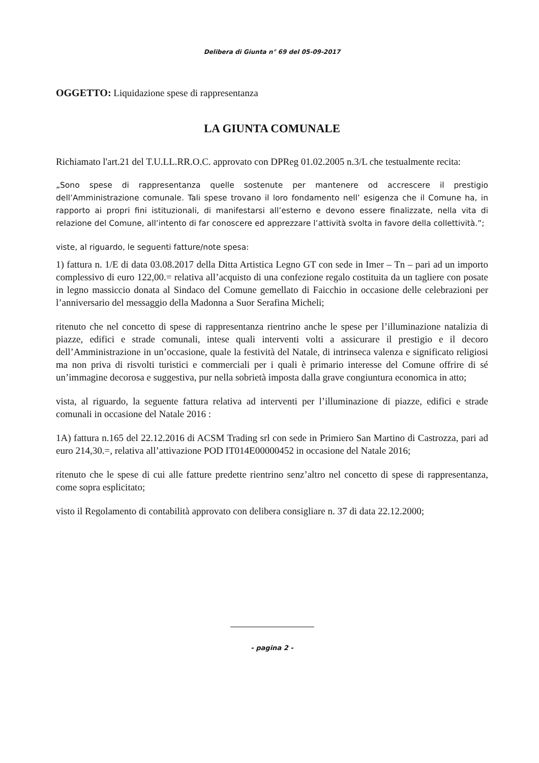Delibera di Giunta n° 69 del 05-09-2017
OGGETTO: Liquidazione spese di rappresentanza
LA GIUNTA COMUNALE
Richiamato l'art.21 del T.U.LL.RR.O.C. approvato con DPReg 01.02.2005 n.3/L che testualmente recita:
„Sono spese di rappresentanza quelle sostenute per mantenere od accrescere il prestigio dell’Amministrazione comunale. Tali spese trovano il loro fondamento nell’ esigenza che il Comune ha, in rapporto ai propri fini istituzionali, di manifestarsi all’esterno e devono essere finalizzate, nella vita di relazione del Comune, all’intento di far conoscere ed apprezzare l’attività svolta in favore della collettività.”;
viste, al riguardo, le seguenti fatture/note spesa:
1) fattura n. 1/E di data 03.08.2017 della Ditta Artistica Legno GT con sede in Imer – Tn – pari ad un importo complessivo di euro 122,00.= relativa all’acquisto di una confezione regalo costituita da un tagliere con posate in legno massiccio donata al Sindaco del Comune gemellato di Faicchio in occasione delle celebrazioni per l’anniversario del messaggio della Madonna a Suor Serafina Micheli;
ritenuto che nel concetto di spese di rappresentanza rientrino anche le spese per l’illuminazione natalizia di piazze, edifici e strade comunali, intese quali interventi volti a assicurare il prestigio e il decoro dell’Amministrazione in un’occasione, quale la festività del Natale, di intrinseca valenza e significato religiosi ma non priva di risvolti turistici e commerciali per i quali è primario interesse del Comune offrire di sé un’immagine decorosa e suggestiva, pur nella sobrietà imposta dalla grave congiuntura economica in atto;
vista, al riguardo, la seguente fattura relativa ad interventi per l’illuminazione di piazze, edifici e strade comunali in occasione del Natale 2016 :
1A) fattura n.165 del 22.12.2016 di ACSM Trading srl con sede in Primiero San Martino di Castrozza, pari ad euro 214,30.=, relativa all’attivazione POD IT014E00000452 in occasione del Natale 2016;
ritenuto che le spese di cui alle fatture predette rientrino senz’altro nel concetto di spese di rappresentanza, come sopra esplicitato;
visto il Regolamento di contabilità approvato con delibera consigliare n. 37 di data 22.12.2000;
- pagina 2 -